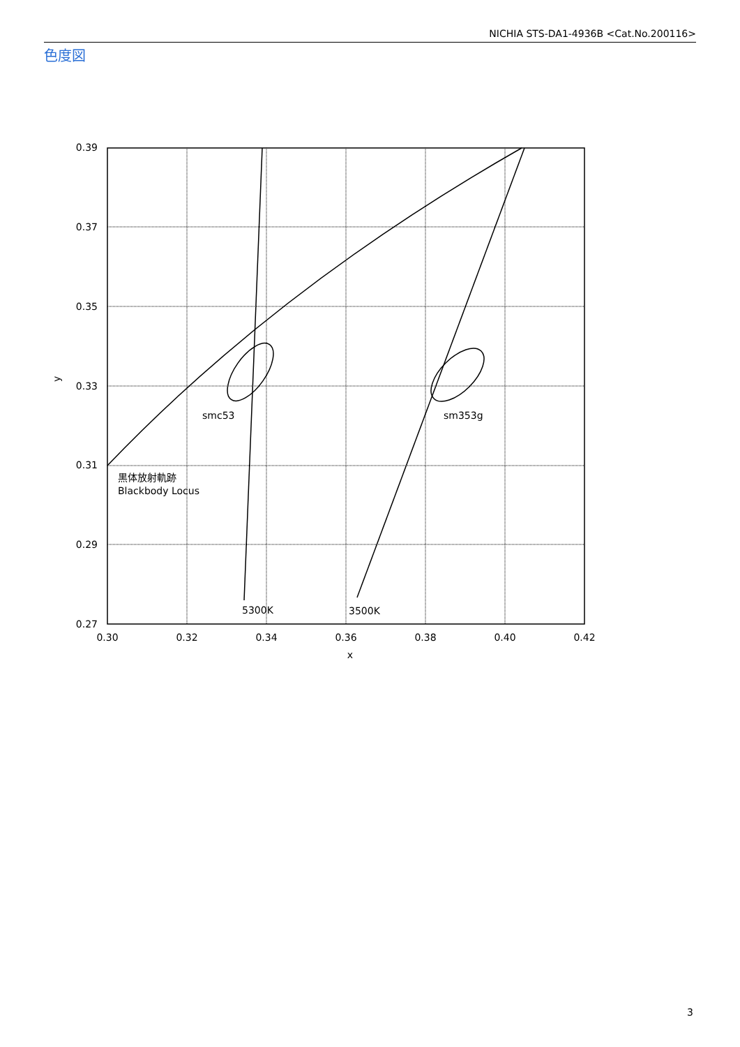NICHIA STS-DA1-4936B <Cat.No.200116>
色度図
0.39
0.37
0.35
0.33
0.31
0.29
0.27
0.30
0.32
0.34
0.36
0.38
0.40
0.42
x
y
smc53
sm353g
黒体放射軌跡
Blackbody Locus
5300K
3500K
3